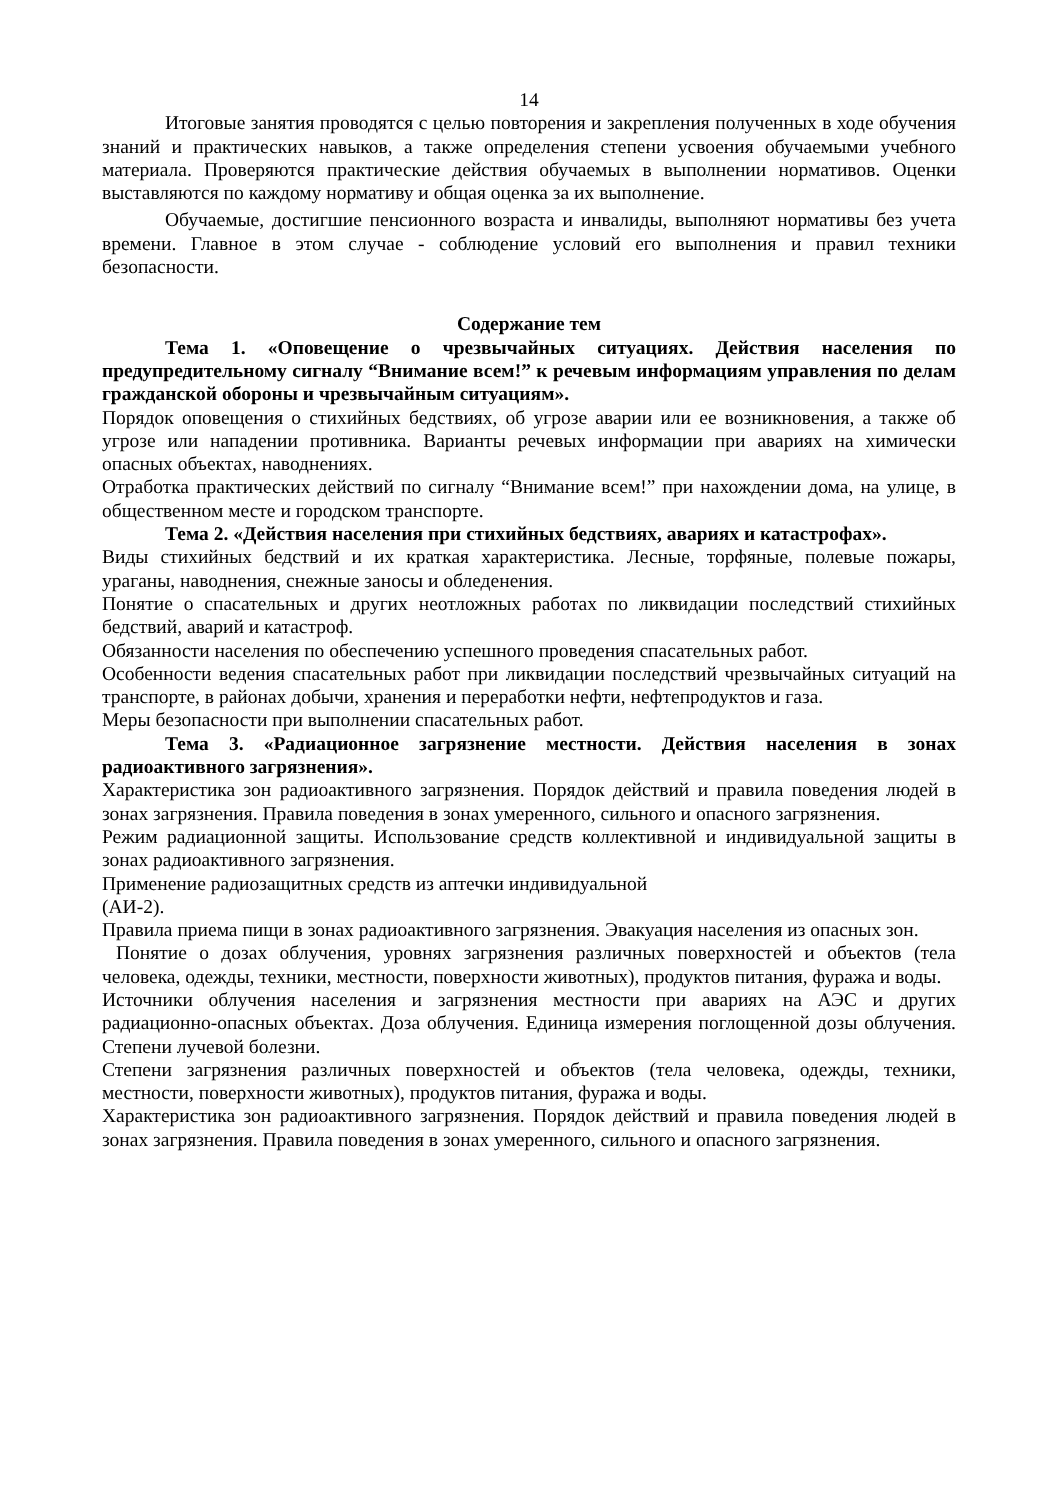14
Итоговые занятия проводятся с целью повторения и закрепления полученных в ходе обучения знаний и практических навыков, а также определения степени усвоения обучаемыми учебного материала. Проверяются практические действия обучаемых в выполнении нормативов. Оценки выставляются по каждому нормативу и общая оценка за их выполнение.
Обучаемые, достигшие пенсионного возраста и инвалиды, выполняют нормативы без учета времени. Главное в этом случае - соблюдение условий его выполнения и правил техники безопасности.
Содержание тем
Тема 1. «Оповещение о чрезвычайных ситуациях. Действия населения по предупредительному сигналу “Внимание всем!” к речевым информациям управления по делам гражданской обороны и чрезвычайным ситуациям».
Порядок оповещения о стихийных бедствиях, об угрозе аварии или ее возникновения, а также об угрозе или нападении противника. Варианты речевых информации при авариях на химически опасных объектах, наводнениях.
Отработка практических действий по сигналу “Внимание всем!” при нахождении дома, на улице, в общественном месте и городском транспорте.
Тема 2. «Действия населения при стихийных бедствиях, авариях и катастрофах».
Виды стихийных бедствий и их краткая характеристика. Лесные, торфяные, полевые пожары, ураганы, наводнения, снежные заносы и обледенения.
Понятие о спасательных и других неотложных работах по ликвидации последствий стихийных бедствий, аварий и катастроф.
Обязанности населения по обеспечению успешного проведения спасательных работ.
Особенности ведения спасательных работ при ликвидации последствий чрезвычайных ситуаций на транспорте, в районах добычи, хранения и переработки нефти, нефтепродуктов и газа.
Меры безопасности при выполнении спасательных работ.
Тема 3. «Радиационное загрязнение местности. Действия населения в зонах радиоактивного загрязнения».
Характеристика зон радиоактивного загрязнения. Порядок действий и правила поведения людей в зонах загрязнения. Правила поведения в зонах умеренного, сильного и опасного загрязнения.
Режим радиационной защиты. Использование средств коллективной и индивидуальной защиты в зонах радиоактивного загрязнения.
Применение радиозащитных средств из аптечки индивидуальной
(АИ-2).
Правила приема пищи в зонах радиоактивного загрязнения. Эвакуация населения из опасных зон.
Понятие о дозах облучения, уровнях загрязнения различных поверхностей и объектов (тела человека, одежды, техники, местности, поверхности животных), продуктов питания, фуража и воды.
Источники облучения населения и загрязнения местности при авариях на АЭС и других радиационно-опасных объектах. Доза облучения. Единица измерения поглощенной дозы облучения. Степени лучевой болезни.
Степени загрязнения различных поверхностей и объектов (тела человека, одежды, техники, местности, поверхности животных), продуктов питания, фуража и воды.
Характеристика зон радиоактивного загрязнения. Порядок действий и правила поведения людей в зонах загрязнения. Правила поведения в зонах умеренного, сильного и опасного загрязнения.